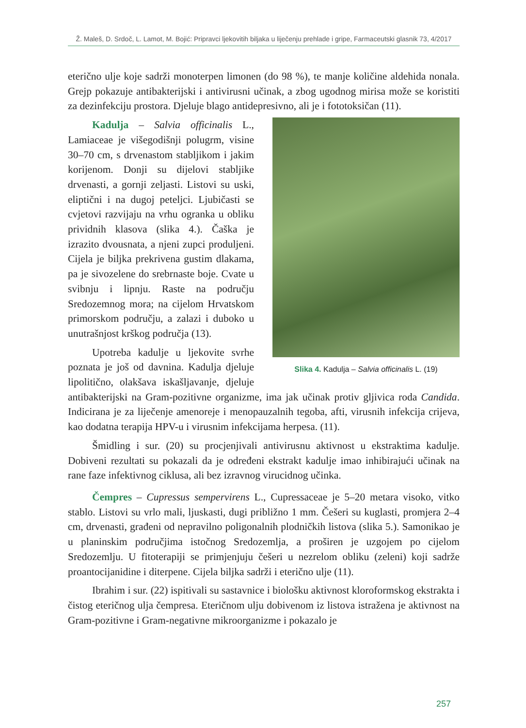Ž. Maleš, D. Srdoč, L. Lamot, M. Bojić: Pripravci ljekovitih biljaka u liječenju prehlade i gripe, Farmaceutski glasnik 73, 4/2017
eterično ulje koje sadrži monoterpen limonen (do 98 %), te manje količine aldehida nonala. Grejp pokazuje antibakterijski i antivirusni učinak, a zbog ugodnog mirisa može se koristiti za dezinfekciju prostora. Djeluje blago antidepresivno, ali je i fototoksičan (11).
Slika 4. Kadulja – Salvia officinalis L. (19)
Kadulja – Salvia officinalis L., Lamiaceae je višegodišnji polugrm, visine 30–70 cm, s drvenastom stabljikom i jakim korijenom. Donji su dijelovi stabljike drvenasti, a gornji zeljasti. Listovi su uski, eliptični i na dugoj peteljci. Ljubičasti se cvjetovi razvijaju na vrhu ogranka u obliku prividnih klasova (slika 4.). Čaška je izrazito dvousnata, a njeni zupci produljeni. Cijela je biljka prekrivena gustim dlakama, pa je sivozelene do srebrnaste boje. Cvate u svibnju i lipnju. Raste na području Sredozemnog mora; na cijelom Hrvatskom primorskom području, a zalazi i duboko u unutrašnjost krškog područja (13).
Upotreba kadulje u ljekovite svrhe poznata je još od davnina. Kadulja djeluje lipolitično, olakšava iskašljavanje, djeluje antibakterijski na Gram-pozitivne organizme, ima jak učinak protiv gljivica roda Candida. Indicirana je za liječenje amenoreje i menopauzalnih tegoba, afti, virusnih infekcija crijeva, kao dodatna terapija HPV-u i virusnim infekcijama herpesa. (11).
Šmidling i sur. (20) su procjenjivali antivirusnu aktivnost u ekstraktima kadulje. Dobiveni rezultati su pokazali da je određeni ekstrakt kadulje imao inhibirajući učinak na rane faze infektivnog ciklusa, ali bez izravnog virucidnog učinka.
Čempres – Cupressus sempervirens L., Cupressaceae je 5–20 metara visoko, vitko stablo. Listovi su vrlo mali, ljuskasti, dugi približno 1 mm. Češeri su kuglasti, promjera 2–4 cm, drvenasti, građeni od nepravilno poligonalnih plodničkih listova (slika 5.). Samonikao je u planinskim područjima istočnog Sredozemlja, a proširen je uzgojem po cijelom Sredozemlju. U fitoterapiji se primjenjuju češeri u nezrelom obliku (zeleni) koji sadrže proantocijanidine i diterpene. Cijela biljka sadrži i eterično ulje (11).
Ibrahim i sur. (22) ispitivali su sastavnice i biološku aktivnost kloroformskog ekstrakta i čistog eteričnog ulja čempresa. Eteričnom ulju dobivenom iz listova istražena je aktivnost na Gram-pozitivne i Gram-negativne mikroorganizme i pokazalo je
257